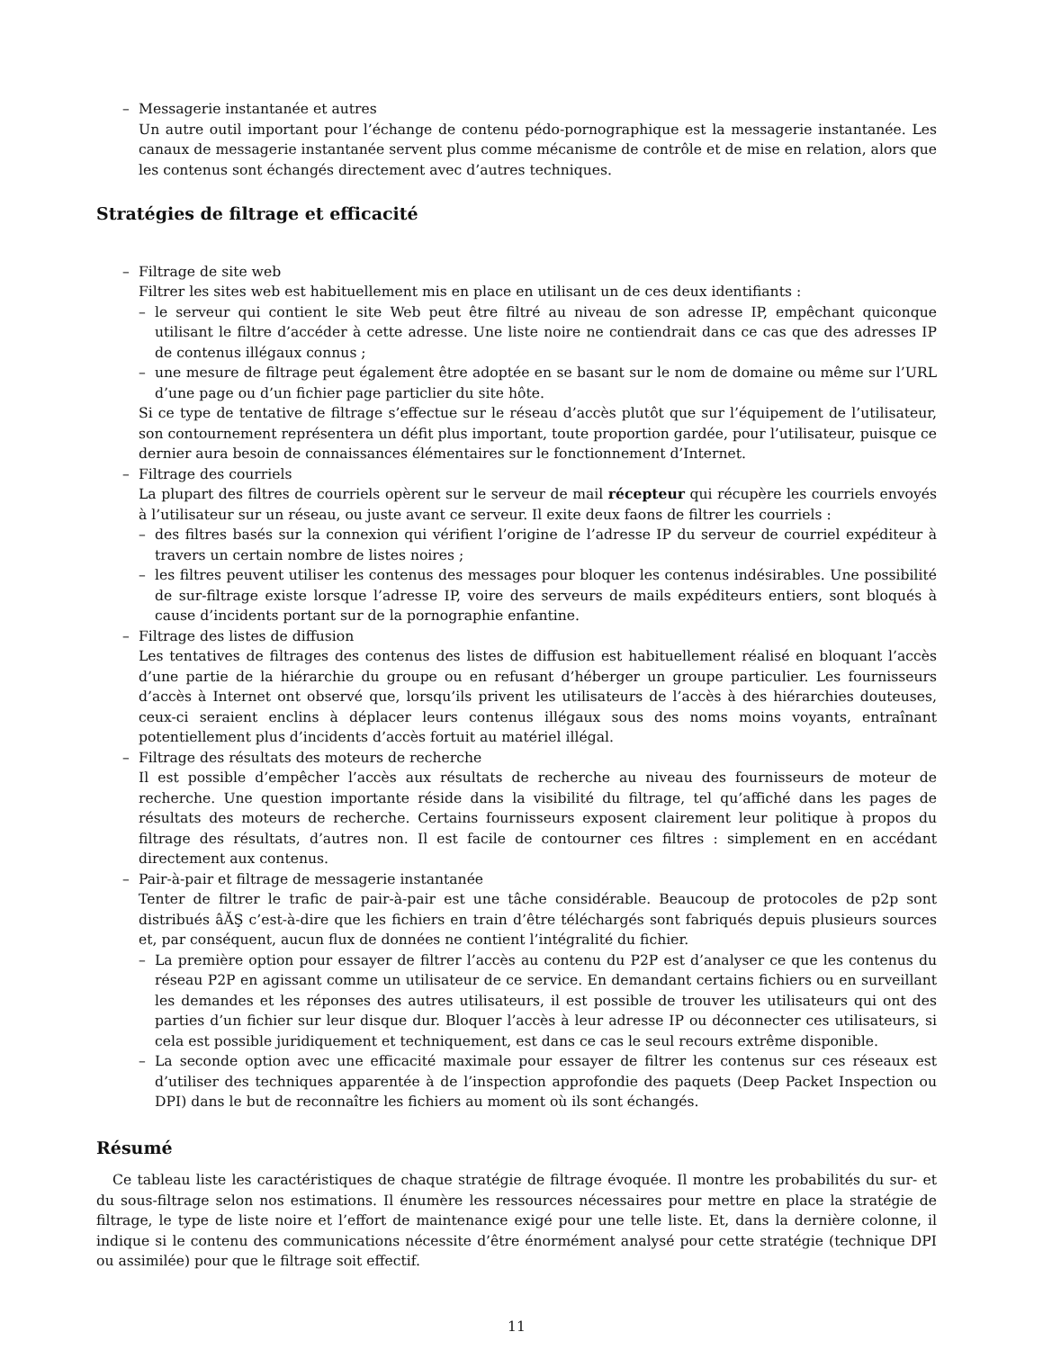– Messagerie instantanée et autres
Un autre outil important pour l’échange de contenu pédo-pornographique est la messagerie instantanée. Les canaux de messagerie instantanée servent plus comme mécanisme de contrôle et de mise en relation, alors que les contenus sont échangés directement avec d’autres techniques.
Stratégies de filtrage et efficacité
– Filtrage de site web
Filtrer les sites web est habituellement mis en place en utilisant un de ces deux identifiants :
– le serveur qui contient le site Web peut être filtré au niveau de son adresse IP, empêchant quiconque utilisant le filtre d’accéder à cette adresse. Une liste noire ne contiendrait dans ce cas que des adresses IP de contenus illégaux connus ;
– une mesure de filtrage peut également être adoptée en se basant sur le nom de domaine ou même sur l’URL d’une page ou d’un fichier page particlier du site hôte.
Si ce type de tentative de filtrage s’effectue sur le réseau d’accès plutôt que sur l’équipement de l’utilisateur, son contournement représentera un défit plus important, toute proportion gardée, pour l’utilisateur, puisque ce dernier aura besoin de connaissances élémentaires sur le fonctionnement d’Internet.
– Filtrage des courriels
La plupart des filtres de courriels opèrent sur le serveur de mail récepteur qui récupère les courriels envoyés à l’utilisateur sur un réseau, ou juste avant ce serveur. Il exite deux faons de filtrer les courriels :
– des filtres basés sur la connexion qui vérifient l’origine de l’adresse IP du serveur de courriel expéditeur à travers un certain nombre de listes noires ;
– les filtres peuvent utiliser les contenus des messages pour bloquer les contenus indésirables. Une possibilité de sur-filtrage existe lorsque l’adresse IP, voire des serveurs de mails expéditeurs entiers, sont bloqués à cause d’incidents portant sur de la pornographie enfantine.
– Filtrage des listes de diffusion
Les tentatives de filtrages des contenus des listes de diffusion est habituellement réalisé en bloquant l’accès d’une partie de la hiérarchie du groupe ou en refusant d’héberger un groupe particulier. Les fournisseurs d’accès à Internet ont observé que, lorsqu’ils privent les utilisateurs de l’accès à des hiérarchies douteuses, ceux-ci seraient enclins à déplacer leurs contenus illégaux sous des noms moins voyants, entraînant potentiellement plus d’incidents d’accès fortuit au matériel illégal.
– Filtrage des résultats des moteurs de recherche
Il est possible d’empêcher l’accès aux résultats de recherche au niveau des fournisseurs de moteur de recherche. Une question importante réside dans la visibilité du filtrage, tel qu’affiché dans les pages de résultats des moteurs de recherche. Certains fournisseurs exposent clairement leur politique à propos du filtrage des résultats, d’autres non. Il est facile de contourner ces filtres : simplement en en accédant directement aux contenus.
– Pair-à-pair et filtrage de messagerie instantanée
Tenter de filtrer le trafic de pair-à-pair est une tâche considérable. Beaucoup de protocoles de p2p sont distribués âĂŞ c’est-à-dire que les fichiers en train d’être téléchargés sont fabriqués depuis plusieurs sources et, par conséquent, aucun flux de données ne contient l’intégralité du fichier.
– La première option pour essayer de filtrer l’accès au contenu du P2P est d’analyser ce que les contenus du réseau P2P en agissant comme un utilisateur de ce service. En demandant certains fichiers ou en surveillant les demandes et les réponses des autres utilisateurs, il est possible de trouver les utilisateurs qui ont des parties d’un fichier sur leur disque dur. Bloquer l’accès à leur adresse IP ou déconnecter ces utilisateurs, si cela est possible juridiquement et techniquement, est dans ce cas le seul recours extrême disponible.
– La seconde option avec une efficacité maximale pour essayer de filtrer les contenus sur ces réseaux est d’utiliser des techniques apparentée à de l’inspection approfondie des paquets (Deep Packet Inspection ou DPI) dans le but de reconnaître les fichiers au moment où ils sont échangés.
Résumé
Ce tableau liste les caractéristiques de chaque stratégie de filtrage évoquée. Il montre les probabilités du sur- et du sous-filtrage selon nos estimations. Il énumère les ressources nécessaires pour mettre en place la stratégie de filtrage, le type de liste noire et l’effort de maintenance exigé pour une telle liste. Et, dans la dernière colonne, il indique si le contenu des communications nécessite d’être énormément analysé pour cette stratégie (technique DPI ou assimilée) pour que le filtrage soit effectif.
11